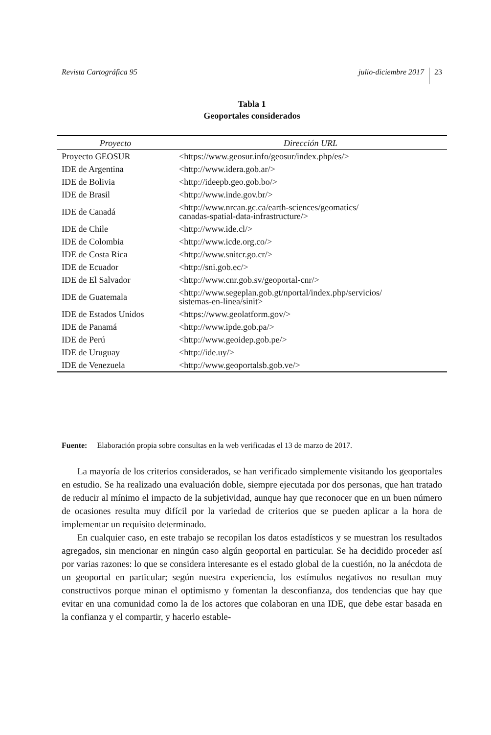Revista Cartográfica 95 julio-diciembre 2017 23
Tabla 1
Geoportales considerados
| Proyecto | Dirección URL |
| --- | --- |
| Proyecto GEOSUR | <https://www.geosur.info/geosur/index.php/es/> |
| IDE de Argentina | <http://www.idera.gob.ar/> |
| IDE de Bolivia | <http://ideepb.geo.gob.bo/> |
| IDE de Brasil | <http://www.inde.gov.br/> |
| IDE de Canadá | <http://www.nrcan.gc.ca/earth-sciences/geomatics/ canadas-spatial-data-infrastructure/> |
| IDE de Chile | <http://www.ide.cl/> |
| IDE de Colombia | <http://www.icde.org.co/> |
| IDE de Costa Rica | <http://www.snitcr.go.cr/> |
| IDE de Ecuador | <http://sni.gob.ec/> |
| IDE de El Salvador | <http://www.cnr.gob.sv/geoportal-cnr/> |
| IDE de Guatemala | <http://www.segeplan.gob.gt/nportal/index.php/servicios/ sistemas-en-linea/sinit> |
| IDE de Estados Unidos | <https://www.geolatform.gov/> |
| IDE de Panamá | <http://www.ipde.gob.pa/> |
| IDE de Perú | <http://www.geoidep.gob.pe/> |
| IDE de Uruguay | <http://ide.uy/> |
| IDE de Venezuela | <http://www.geoportalsb.gob.ve/> |
Fuente: Elaboración propia sobre consultas en la web verificadas el 13 de marzo de 2017.
La mayoría de los criterios considerados, se han verificado simplemente visitando los geoportales en estudio. Se ha realizado una evaluación doble, siempre ejecutada por dos personas, que han tratado de reducir al mínimo el impacto de la subjetividad, aunque hay que reconocer que en un buen número de ocasiones resulta muy difícil por la variedad de criterios que se pueden aplicar a la hora de implementar un requisito determinado.
En cualquier caso, en este trabajo se recopilan los datos estadísticos y se muestran los resultados agregados, sin mencionar en ningún caso algún geoportal en particular. Se ha decidido proceder así por varias razones: lo que se considera interesante es el estado global de la cuestión, no la anécdota de un geoportal en particular; según nuestra experiencia, los estímulos negativos no resultan muy constructivos porque minan el optimismo y fomentan la desconfianza, dos tendencias que hay que evitar en una comunidad como la de los actores que colaboran en una IDE, que debe estar basada en la confianza y el compartir, y hacerlo estable-